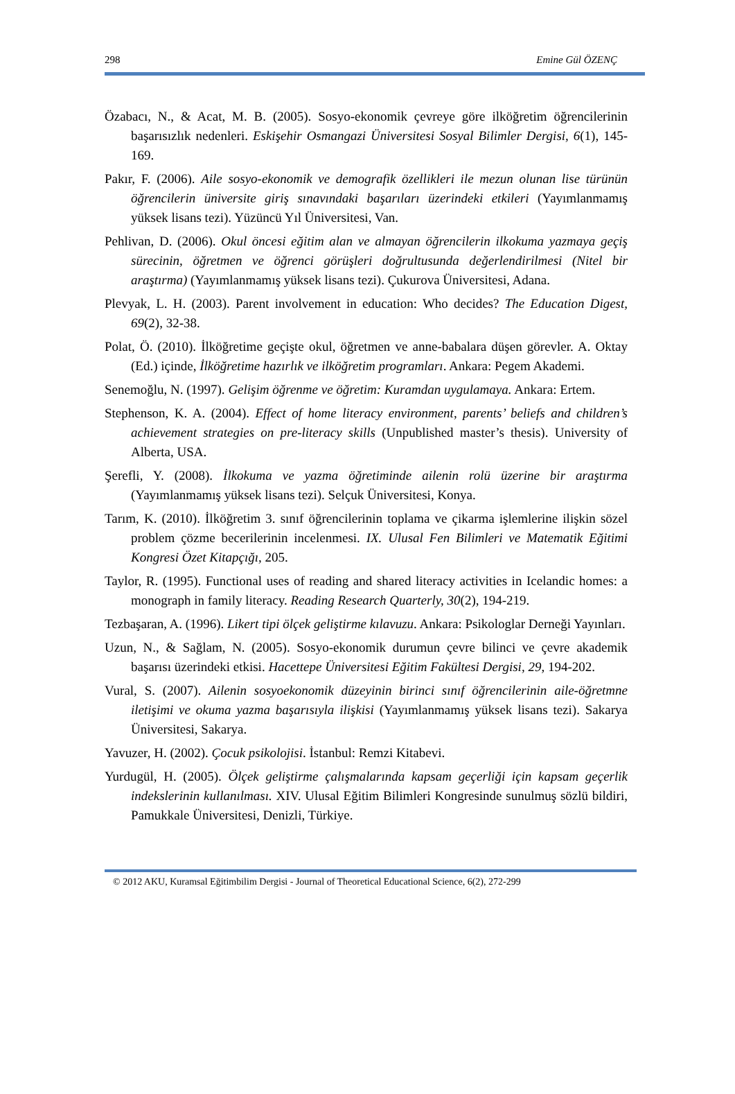298 Emine Gül ÖZENÇ
Özabacı, N., & Acat, M. B. (2005). Sosyo-ekonomik çevreye göre ilköğretim öğrencilerinin başarısızlık nedenleri. Eskişehir Osmangazi Üniversitesi Sosyal Bilimler Dergisi, 6(1), 145-169.
Pakır, F. (2006). Aile sosyo-ekonomik ve demografik özellikleri ile mezun olunan lise türünün öğrencilerin üniversite giriş sınavındaki başarıları üzerindeki etkileri (Yayımlanmamış yüksek lisans tezi). Yüzüncü Yıl Üniversitesi, Van.
Pehlivan, D. (2006). Okul öncesi eğitim alan ve almayan öğrencilerin ilkokuma yazmaya geçiş sürecinin, öğretmen ve öğrenci görüşleri doğrultusunda değerlendirilmesi (Nitel bir araştırma) (Yayımlanmamış yüksek lisans tezi). Çukurova Üniversitesi, Adana.
Plevyak, L. H. (2003). Parent involvement in education: Who decides? The Education Digest, 69(2), 32-38.
Polat, Ö. (2010). İlköğretime geçişte okul, öğretmen ve anne-babalara düşen görevler. A. Oktay (Ed.) içinde, İlköğretime hazırlık ve ilköğretim programları. Ankara: Pegem Akademi.
Senemoğlu, N. (1997). Gelişim öğrenme ve öğretim: Kuramdan uygulamaya. Ankara: Ertem.
Stephenson, K. A. (2004). Effect of home literacy environment, parents’ beliefs and children’s achievement strategies on pre-literacy skills (Unpublished master’s thesis). University of Alberta, USA.
Şerefli, Y. (2008). İlkokuma ve yazma öğretiminde ailenin rolü üzerine bir araştırma (Yayımlanmamış yüksek lisans tezi). Selçuk Üniversitesi, Konya.
Tarım, K. (2010). İlköğretim 3. sınıf öğrencilerinin toplama ve çikarma işlemlerine ilişkin sözel problem çözme becerilerinin incelenmesi. IX. Ulusal Fen Bilimleri ve Matematik Eğitimi Kongresi Özet Kitapçığı, 205.
Taylor, R. (1995). Functional uses of reading and shared literacy activities in Icelandic homes: a monograph in family literacy. Reading Research Quarterly, 30(2), 194-219.
Tezbaşaran, A. (1996). Likert tipi ölçek geliştirme kılavuzu. Ankara: Psikologlar Derneği Yayınları.
Uzun, N., & Sağlam, N. (2005). Sosyo-ekonomik durumun çevre bilinci ve çevre akademik başarısı üzerindeki etkisi. Hacettepe Üniversitesi Eğitim Fakültesi Dergisi, 29, 194-202.
Vural, S. (2007). Ailenin sosyoekonomik düzeyinin birinci sınıf öğrencilerinin aile-öğretmne iletişimi ve okuma yazma başarısıyla ilişkisi (Yayımlanmamış yüksek lisans tezi). Sakarya Üniversitesi, Sakarya.
Yavuzer, H. (2002). Çocuk psikolojisi. İstanbul: Remzi Kitabevi.
Yurdugül, H. (2005). Ölçek geliştirme çalışmalarında kapsam geçerliği için kapsam geçerlik indekslerinin kullanılması. XIV. Ulusal Eğitim Bilimleri Kongresinde sunulmuş sözlü bildiri, Pamukkale Üniversitesi, Denizli, Türkiye.
© 2012 AKU, Kuramsal Eğitimbilim Dergisi - Journal of Theoretical Educational Science, 6(2), 272-299